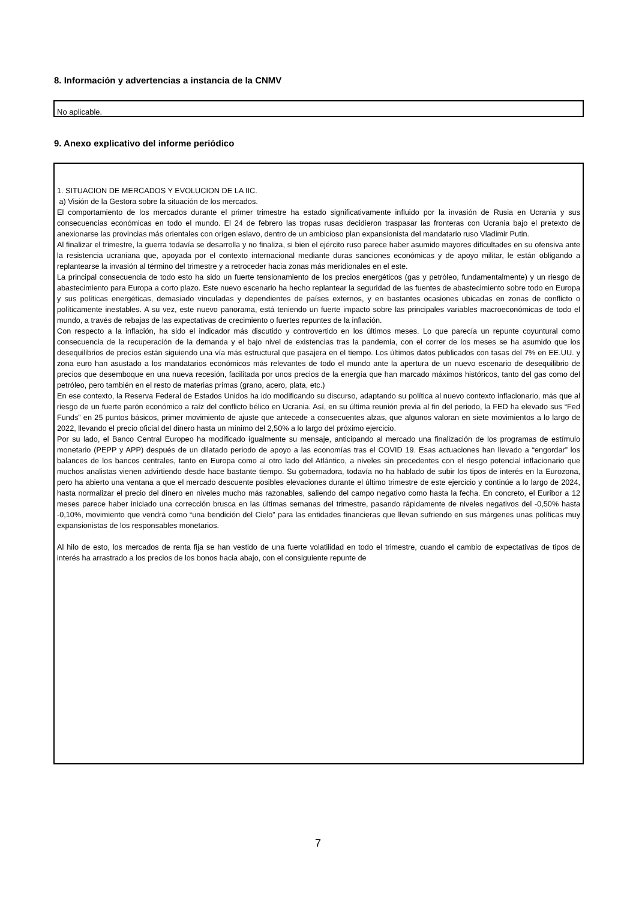8. Información y advertencias a instancia de la CNMV
No aplicable.
9. Anexo explicativo del informe periódico
1. SITUACION DE MERCADOS Y EVOLUCION DE LA IIC.
a) Visión de la Gestora sobre la situación de los mercados.
El comportamiento de los mercados durante el primer trimestre ha estado significativamente influido por la invasión de Rusia en Ucrania y sus consecuencias económicas en todo el mundo. El 24 de febrero las tropas rusas decidieron traspasar las fronteras con Ucrania bajo el pretexto de anexionarse las provincias más orientales con origen eslavo, dentro de un ambicioso plan expansionista del mandatario ruso Vladimir Putin.
Al finalizar el trimestre, la guerra todavía se desarrolla y no finaliza, si bien el ejército ruso parece haber asumido mayores dificultades en su ofensiva ante la resistencia ucraniana que, apoyada por el contexto internacional mediante duras sanciones económicas y de apoyo militar, le están obligando a replantearse la invasión al término del trimestre y a retroceder hacia zonas más meridionales en el este.
La principal consecuencia de todo esto ha sido un fuerte tensionamiento de los precios energéticos (gas y petróleo, fundamentalmente) y un riesgo de abastecimiento para Europa a corto plazo. Este nuevo escenario ha hecho replantear la seguridad de las fuentes de abastecimiento sobre todo en Europa y sus políticas energéticas, demasiado vinculadas y dependientes de países externos, y en bastantes ocasiones ubicadas en zonas de conflicto o políticamente inestables. A su vez, este nuevo panorama, está teniendo un fuerte impacto sobre las principales variables macroeconómicas de todo el mundo, a través de rebajas de las expectativas de crecimiento o fuertes repuntes de la inflación.
Con respecto a la inflación, ha sido el indicador más discutido y controvertido en los últimos meses. Lo que parecía un repunte coyuntural como consecuencia de la recuperación de la demanda y el bajo nivel de existencias tras la pandemia, con el correr de los meses se ha asumido que los desequilibrios de precios están siguiendo una vía más estructural que pasajera en el tiempo. Los últimos datos publicados con tasas del 7% en EE.UU. y zona euro han asustado a los mandatarios económicos más relevantes de todo el mundo ante la apertura de un nuevo escenario de desequilibrio de precios que desemboque en una nueva recesión, facilitada por unos precios de la energía que han marcado máximos históricos, tanto del gas como del petróleo, pero también en el resto de materias primas (grano, acero, plata, etc.)
En ese contexto, la Reserva Federal de Estados Unidos ha ido modificando su discurso, adaptando su política al nuevo contexto inflacionario, más que al riesgo de un fuerte parón económico a raíz del conflicto bélico en Ucrania. Así, en su última reunión previa al fin del periodo, la FED ha elevado sus “Fed Funds” en 25 puntos básicos, primer movimiento de ajuste que antecede a consecuentes alzas, que algunos valoran en siete movimientos a lo largo de 2022, llevando el precio oficial del dinero hasta un mínimo del 2,50% a lo largo del próximo ejercicio.
Por su lado, el Banco Central Europeo ha modificado igualmente su mensaje, anticipando al mercado una finalización de los programas de estímulo monetario (PEPP y APP) después de un dilatado periodo de apoyo a las economías tras el COVID 19. Esas actuaciones han llevado a “engordar” los balances de los bancos centrales, tanto en Europa como al otro lado del Atlántico, a niveles sin precedentes con el riesgo potencial inflacionario que muchos analistas vienen advirtiendo desde hace bastante tiempo. Su gobernadora, todavía no ha hablado de subir los tipos de interés en la Eurozona, pero ha abierto una ventana a que el mercado descuente posibles elevaciones durante el último trimestre de este ejercicio y continúe a lo largo de 2024, hasta normalizar el precio del dinero en niveles mucho más razonables, saliendo del campo negativo como hasta la fecha. En concreto, el Euribor a 12 meses parece haber iniciado una corrección brusca en las últimas semanas del trimestre, pasando rápidamente de niveles negativos del -0,50% hasta -0,10%, movimiento que vendrá como “una bendición del Cielo” para las entidades financieras que llevan sufriendo en sus márgenes unas políticas muy expansionistas de los responsables monetarios.
Al hilo de esto, los mercados de renta fija se han vestido de una fuerte volatilidad en todo el trimestre, cuando el cambio de expectativas de tipos de interés ha arrastrado a los precios de los bonos hacia abajo, con el consiguiente repunte de
7